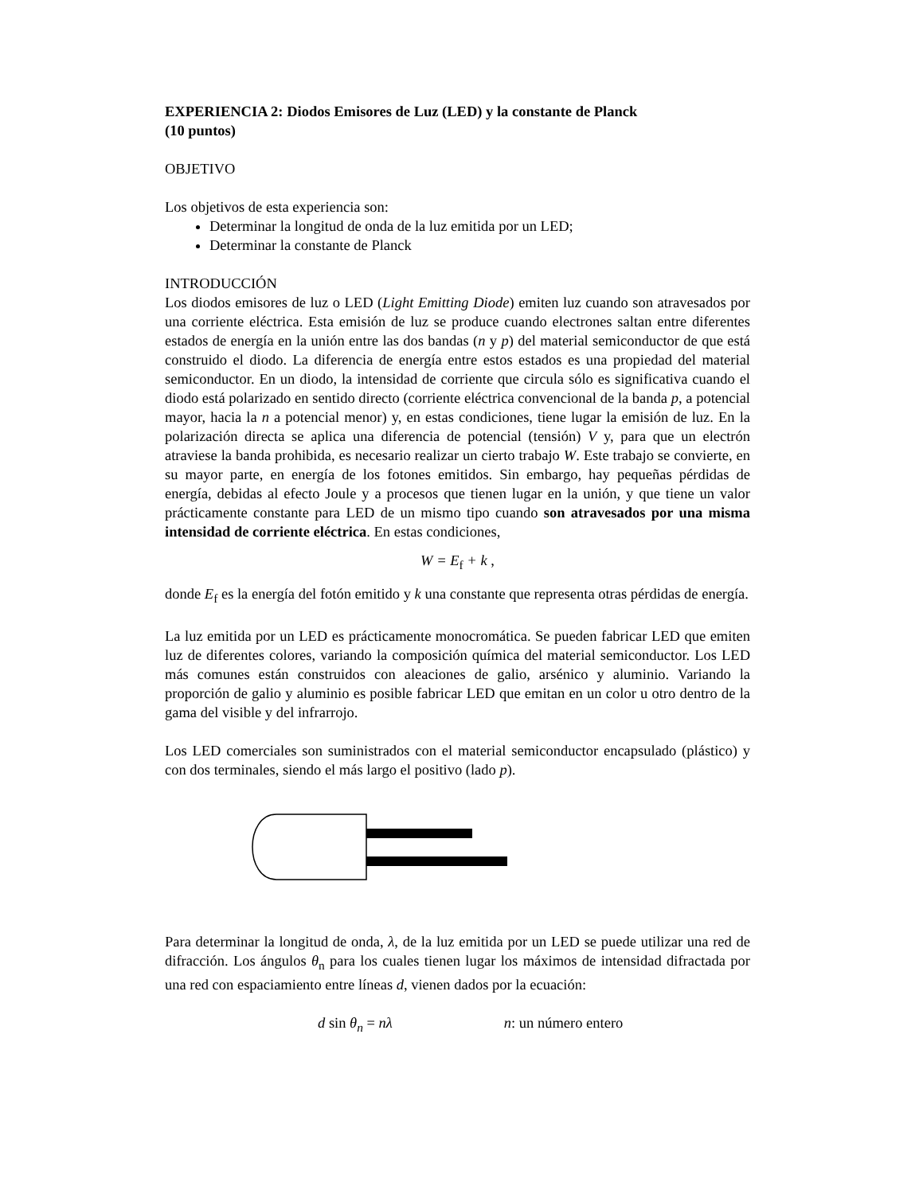EXPERIENCIA 2: Diodos Emisores de Luz (LED) y la constante de Planck
(10 puntos)
OBJETIVO
Los objetivos de esta experiencia son:
Determinar la longitud de onda de la luz emitida por un LED;
Determinar la constante de Planck
INTRODUCCIÓN
Los diodos emisores de luz o LED (Light Emitting Diode) emiten luz cuando son atravesados por una corriente eléctrica. Esta emisión de luz se produce cuando electrones saltan entre diferentes estados de energía en la unión entre las dos bandas (n y p) del material semiconductor de que está construido el diodo. La diferencia de energía entre estos estados es una propiedad del material semiconductor. En un diodo, la intensidad de corriente que circula sólo es significativa cuando el diodo está polarizado en sentido directo (corriente eléctrica convencional de la banda p, a potencial mayor, hacia la n a potencial menor) y, en estas condiciones, tiene lugar la emisión de luz. En la polarización directa se aplica una diferencia de potencial (tensión) V y, para que un electrón atraviese la banda prohibida, es necesario realizar un cierto trabajo W. Este trabajo se convierte, en su mayor parte, en energía de los fotones emitidos. Sin embargo, hay pequeñas pérdidas de energía, debidas al efecto Joule y a procesos que tienen lugar en la unión, y que tiene un valor prácticamente constante para LED de un mismo tipo cuando son atravesados por una misma intensidad de corriente eléctrica. En estas condiciones,
W = E<sub>f</sub> + k ,
donde E<sub>f</sub> es la energía del fotón emitido y k una constante que representa otras pérdidas de energía.
La luz emitida por un LED es prácticamente monocromática. Se pueden fabricar LED que emiten luz de diferentes colores, variando la composición química del material semiconductor. Los LED más comunes están construidos con aleaciones de galio, arsénico y aluminio. Variando la proporción de galio y aluminio es posible fabricar LED que emitan en un color u otro dentro de la gama del visible y del infrarrojo.
Los LED comerciales son suministrados con el material semiconductor encapsulado (plástico) y con dos terminales, siendo el más largo el positivo (lado p).
Para determinar la longitud de onda, λ, de la luz emitida por un LED se puede utilizar una red de difracción. Los ángulos θ<sub>n</sub> para los cuales tienen lugar los máximos de intensidad difractada por una red con espaciamiento entre líneas d, vienen dados por la ecuación:
d sin θ<sub>n</sub> = nλ n: un número entero